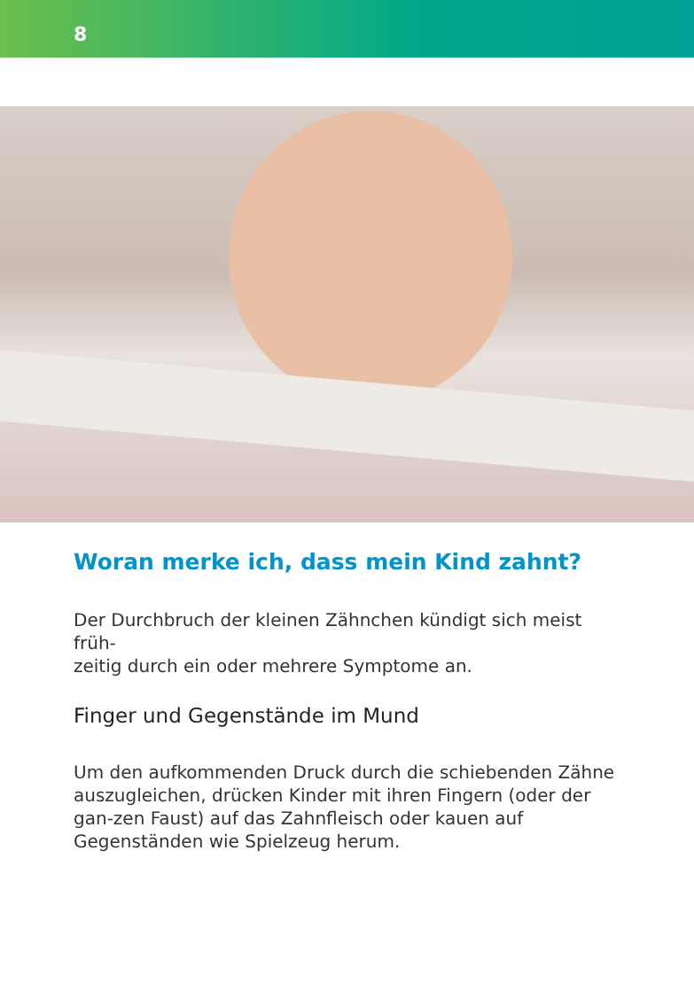8
Woran merke ich, dass mein Kind zahnt?
Der Durchbruch der kleinen Zähnchen kündigt sich meist früh-
zeitig durch ein oder mehrere Symptome an.
Finger und Gegenstände im Mund
Um den aufkommenden Druck durch die schiebenden Zähne auszugleichen, drücken Kinder mit ihren Fingern (oder der gan-zen Faust) auf das Zahnfleisch oder kauen auf Gegenständen wie Spielzeug herum.